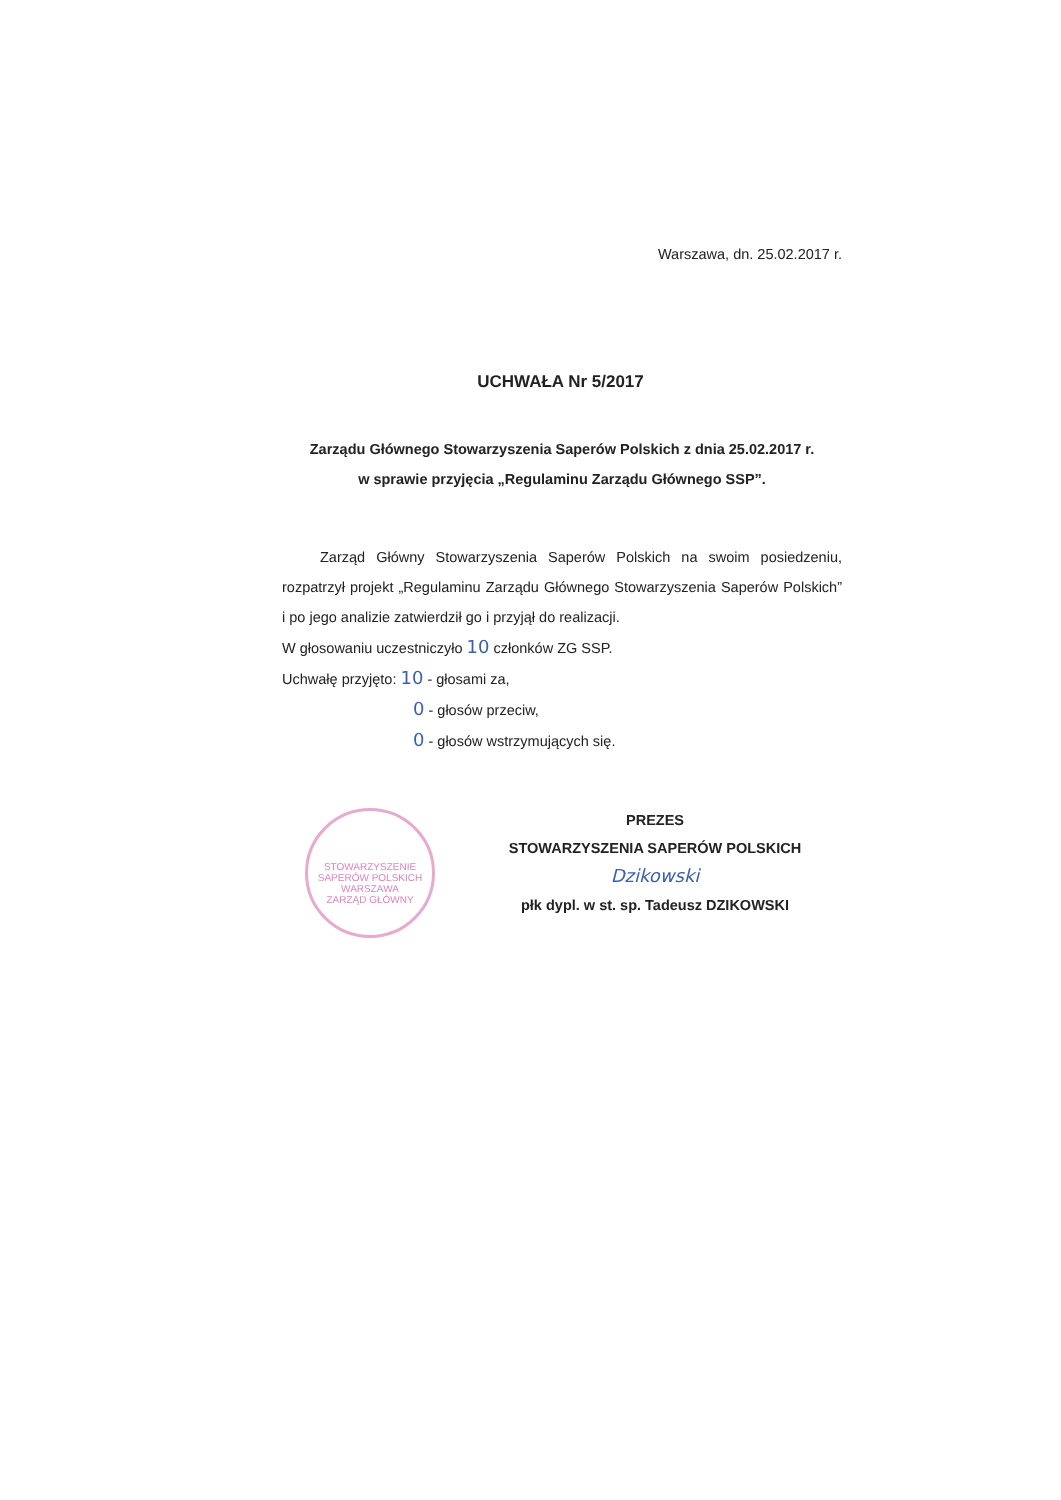Warszawa, dn. 25.02.2017 r.
UCHWAŁA Nr 5/2017
Zarządu Głównego Stowarzyszenia Saperów Polskich z dnia 25.02.2017 r.
w sprawie przyjęcia „Regulaminu Zarządu Głównego SSP”.
Zarząd Główny Stowarzyszenia Saperów Polskich na swoim posiedzeniu, rozpatrzył projekt „Regulaminu Zarządu Głównego Stowarzyszenia Saperów Polskich” i po jego analizie zatwierdził go i przyjął do realizacji.
W głosowaniu uczestniczyło 10 członków ZG SSP.
Uchwałę przyjęto: 10 - głosami za,
0 - głosów przeciw,
0 - głosów wstrzymujących się.
STOWARZYSZENIE SAPERÓW POLSKICH
WARSZAWA
ZARZĄD GŁÓWNY
PREZES
STOWARZYSZENIA SAPERÓW POLSKICH
Dzikowski
płk dypl. w st. sp. Tadeusz DZIKOWSKI